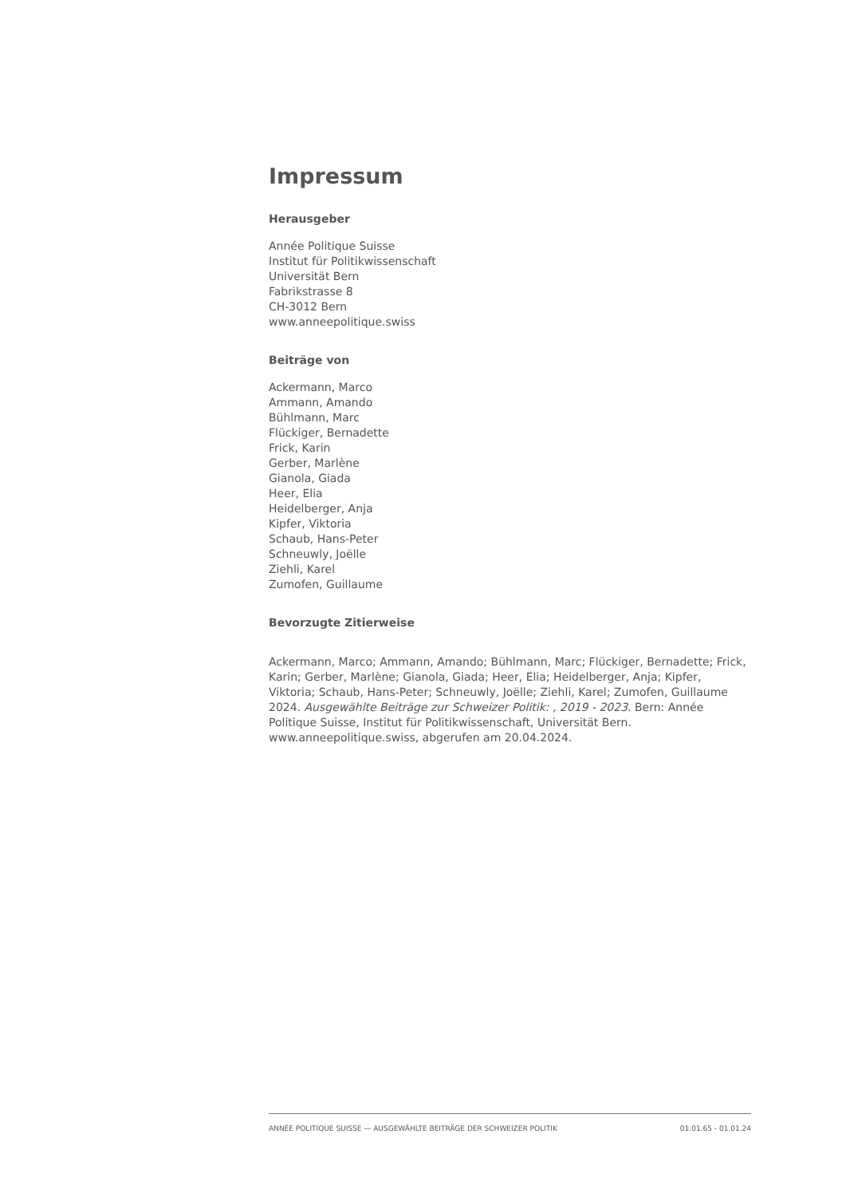Impressum
Herausgeber
Année Politique Suisse
Institut für Politikwissenschaft
Universität Bern
Fabrikstrasse 8
CH-3012 Bern
www.anneepolitique.swiss
Beiträge von
Ackermann, Marco
Ammann, Amando
Bühlmann, Marc
Flückiger, Bernadette
Frick, Karin
Gerber, Marlène
Gianola, Giada
Heer, Elia
Heidelberger, Anja
Kipfer, Viktoria
Schaub, Hans-Peter
Schneuwly, Joëlle
Ziehli, Karel
Zumofen, Guillaume
Bevorzugte Zitierweise
Ackermann, Marco; Ammann, Amando; Bühlmann, Marc; Flückiger, Bernadette; Frick, Karin; Gerber, Marlène; Gianola, Giada; Heer, Elia; Heidelberger, Anja; Kipfer, Viktoria; Schaub, Hans-Peter; Schneuwly, Joëlle; Ziehli, Karel; Zumofen, Guillaume 2024. Ausgewählte Beiträge zur Schweizer Politik: , 2019 - 2023. Bern: Année Politique Suisse, Institut für Politikwissenschaft, Universität Bern. www.anneepolitique.swiss, abgerufen am 20.04.2024.
ANNÉE POLITIQUE SUISSE — AUSGEWÄHLTE BEITRÄGE DER SCHWEIZER POLITIK 01.01.65 - 01.01.24